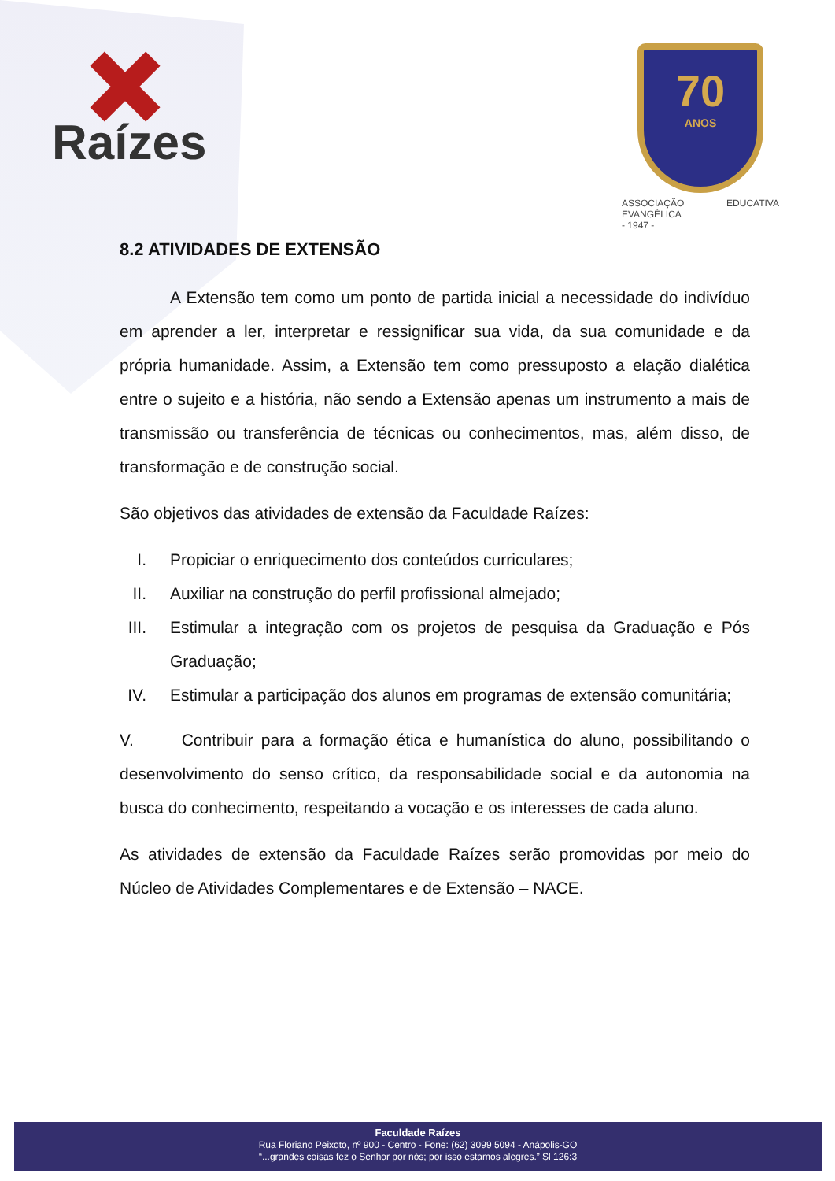Raízes
70
ANOS
ASSOCIAÇÃO EDUCATIVA EVANGÉLICA
- 1947 -
8.2 ATIVIDADES DE EXTENSÃO
A Extensão tem como um ponto de partida inicial a necessidade do indivíduo em aprender a ler, interpretar e ressignificar sua vida, da sua comunidade e da própria humanidade. Assim, a Extensão tem como pressuposto a elação dialética entre o sujeito e a história, não sendo a Extensão apenas um instrumento a mais de transmissão ou transferência de técnicas ou conhecimentos, mas, além disso, de transformação e de construção social.
São objetivos das atividades de extensão da Faculdade Raízes:
I. Propiciar o enriquecimento dos conteúdos curriculares;
II. Auxiliar na construção do perfil profissional almejado;
III. Estimular a integração com os projetos de pesquisa da Graduação e Pós Graduação;
IV. Estimular a participação dos alunos em programas de extensão comunitária;
V. Contribuir para a formação ética e humanística do aluno, possibilitando o desenvolvimento do senso crítico, da responsabilidade social e da autonomia na busca do conhecimento, respeitando a vocação e os interesses de cada aluno.
As atividades de extensão da Faculdade Raízes serão promovidas por meio do Núcleo de Atividades Complementares e de Extensão – NACE.
Faculdade Raízes
Rua Floriano Peixoto, nº 900 - Centro - Fone: (62) 3099 5094 - Anápolis-GO
“...grandes coisas fez o Senhor por nós; por isso estamos alegres.” Sl 126:3